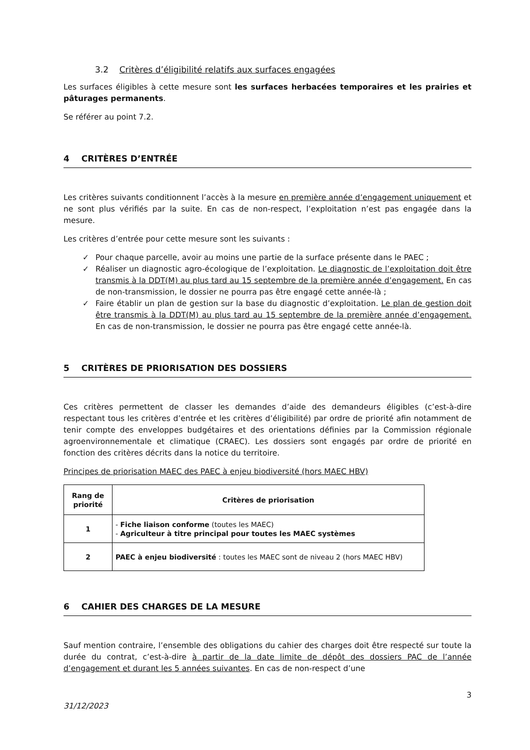3.2 Critères d’éligibilité relatifs aux surfaces engagées
Les surfaces éligibles à cette mesure sont les surfaces herbacées temporaires et les prairies et pâturages permanents.
Se référer au point 7.2.
4 CRITÈRES D’ENTRÉE
Les critères suivants conditionnent l’accès à la mesure en première année d’engagement uniquement et ne sont plus vérifiés par la suite. En cas de non-respect, l’exploitation n’est pas engagée dans la mesure.
Les critères d’entrée pour cette mesure sont les suivants :
✓ Pour chaque parcelle, avoir au moins une partie de la surface présente dans le PAEC ;
✓ Réaliser un diagnostic agro-écologique de l’exploitation. Le diagnostic de l’exploitation doit être transmis à la DDT(M) au plus tard au 15 septembre de la première année d’engagement. En cas de non-transmission, le dossier ne pourra pas être engagé cette année-là ;
✓ Faire établir un plan de gestion sur la base du diagnostic d’exploitation. Le plan de gestion doit être transmis à la DDT(M) au plus tard au 15 septembre de la première année d’engagement. En cas de non-transmission, le dossier ne pourra pas être engagé cette année-là.
5 CRITÈRES DE PRIORISATION DES DOSSIERS
Ces critères permettent de classer les demandes d’aide des demandeurs éligibles (c’est-à-dire respectant tous les critères d’entrée et les critères d’éligibilité) par ordre de priorité afin notamment de tenir compte des enveloppes budgétaires et des orientations définies par la Commission régionale agroenvironnementale et climatique (CRAEC). Les dossiers sont engagés par ordre de priorité en fonction des critères décrits dans la notice du territoire.
Principes de priorisation MAEC des PAEC à enjeu biodiversité (hors MAEC HBV)
| Rang de priorité | Critères de priorisation |
| --- | --- |
| 1 | - Fiche liaison conforme (toutes les MAEC) - Agriculteur à titre principal pour toutes les MAEC systèmes |
| 2 | PAEC à enjeu biodiversité : toutes les MAEC sont de niveau 2 (hors MAEC HBV) |
6 CAHIER DES CHARGES DE LA MESURE
Sauf mention contraire, l’ensemble des obligations du cahier des charges doit être respecté sur toute la durée du contrat, c’est-à-dire à partir de la date limite de dépôt des dossiers PAC de l’année d’engagement et durant les 5 années suivantes. En cas de non-respect d’une
31/12/2023 3